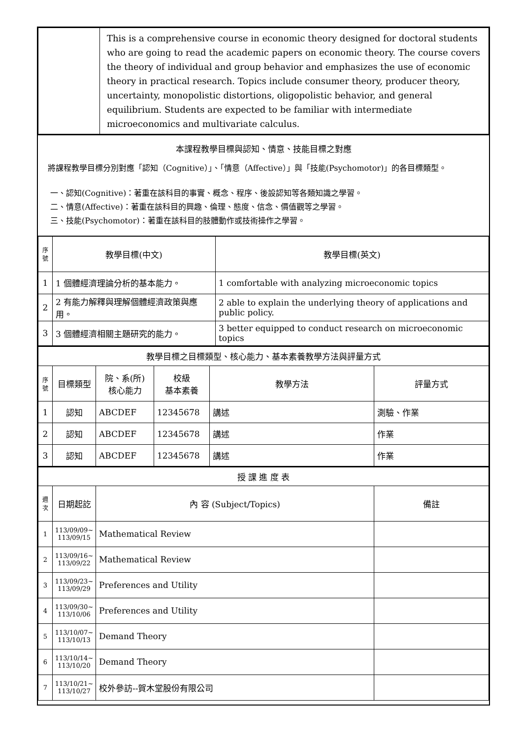| | This is a comprehensive course in economic theory designed for doctoral students who are going to read the academic papers on economic theory. The course covers the theory of individual and group behavior and emphasizes the use of economic theory in practical research. Topics include consumer theory, producer theory, uncertainty, monopolistic distortions, oligopolistic behavior, and general equilibrium. Students are expected to be familiar with intermediate microeconomics and multivariate calculus. |
本課程教學目標與認知、情意、技能目標之對應
將課程教學目標分別對應「認知（Cognitive）」、「情意（Affective）」與「技能(Psychomotor)」的各目標類型。
一、認知(Cognitive)：著重在該科目的事實、概念、程序、後設認知等各類知識之學習。
二、情意(Affective)：著重在該科目的興趣、倫理、態度、信念、價值觀等之學習。
三、技能(Psychomotor)：著重在該科目的肢體動作或技術操作之學習。
| 序號 | 教學目標(中文) | 教學目標(英文) |
| --- | --- | --- |
| 1 | 1 個體經濟理論分析的基本能力。 | 1 comfortable with analyzing microeconomic topics |
| 2 | 2 有能力解釋與理解個體經濟政策與應用。 | 2 able to explain the underlying theory of applications and public policy. |
| 3 | 3 個體經濟相關主題研究的能力。 | 3 better equipped to conduct research on microeconomic topics |
| 教學目標之目標類型、核心能力、基本素養教學方法與評量方式 | | | | | |
| --- | --- | --- | --- | --- | --- |
| 序號 | 目標類型 | 院、系(所) 核心能力 | 校級 基本素養 | 教學方法 | 評量方式 |
| 1 | 認知 | ABCDEF | 12345678 | 講述 | 測驗、作業 |
| 2 | 認知 | ABCDEF | 12345678 | 講述 | 作業 |
| 3 | 認知 | ABCDEF | 12345678 | 講述 | 作業 |
| 授 課 進 度 表 | | | |
| --- | --- | --- | --- |
| 週次 | 日期起訖 | 內 容 (Subject/Topics) | 備註 |
| 1 | 113/09/09~ 113/09/15 | Mathematical Review | |
| 2 | 113/09/16~ 113/09/22 | Mathematical Review | |
| 3 | 113/09/23~ 113/09/29 | Preferences and Utility | |
| 4 | 113/09/30~ 113/10/06 | Preferences and Utility | |
| 5 | 113/10/07~ 113/10/13 | Demand Theory | |
| 6 | 113/10/14~ 113/10/20 | Demand Theory | |
| 7 | 113/10/21~ 113/10/27 | 校外參訪--賀木堂股份有限公司 | |